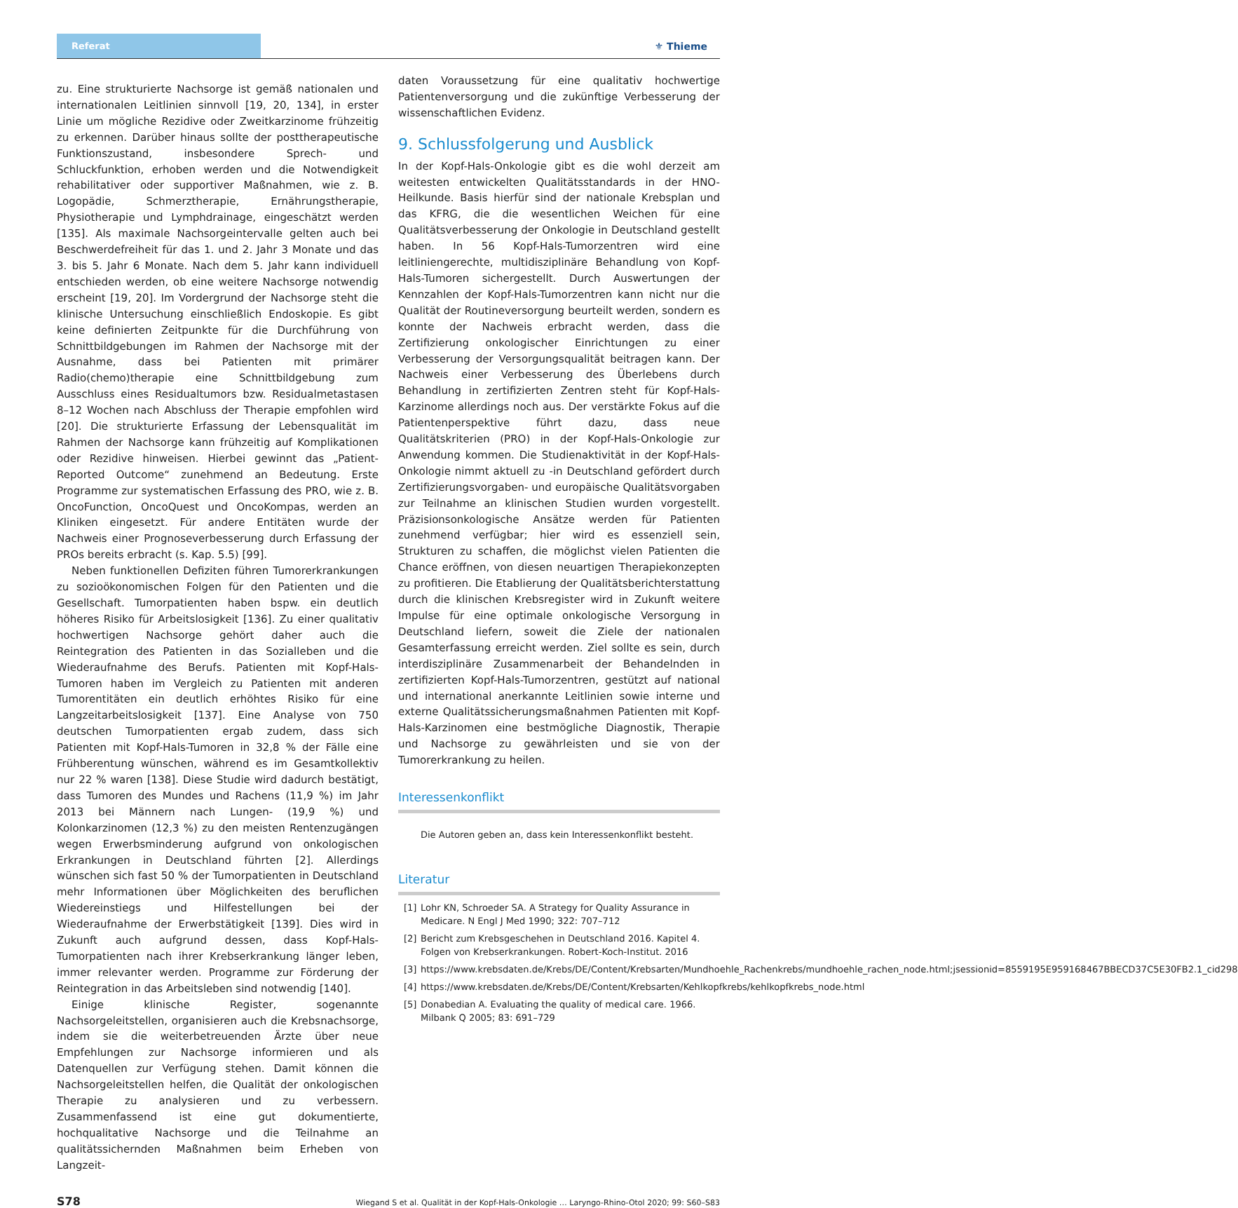Referat
⚜ Thieme
zu. Eine strukturierte Nachsorge ist gemäß nationalen und internationalen Leitlinien sinnvoll [19, 20, 134], in erster Linie um mögliche Rezidive oder Zweitkarzinome frühzeitig zu erkennen. Darüber hinaus sollte der posttherapeutische Funktionszustand, insbesondere Sprech- und Schluckfunktion, erhoben werden und die Notwendigkeit rehabilitativer oder supportiver Maßnahmen, wie z. B. Logopädie, Schmerztherapie, Ernährungstherapie, Physiotherapie und Lymphdrainage, eingeschätzt werden [135]. Als maximale Nachsorgeintervalle gelten auch bei Beschwerdefreiheit für das 1. und 2. Jahr 3 Monate und das 3. bis 5. Jahr 6 Monate. Nach dem 5. Jahr kann individuell entschieden werden, ob eine weitere Nachsorge notwendig erscheint [19, 20]. Im Vordergrund der Nachsorge steht die klinische Untersuchung einschließlich Endoskopie. Es gibt keine definierten Zeitpunkte für die Durchführung von Schnittbildgebungen im Rahmen der Nachsorge mit der Ausnahme, dass bei Patienten mit primärer Radio(chemo)therapie eine Schnittbildgebung zum Ausschluss eines Residualtumors bzw. Residualmetastasen 8–12 Wochen nach Abschluss der Therapie empfohlen wird [20]. Die strukturierte Erfassung der Lebensqualität im Rahmen der Nachsorge kann frühzeitig auf Komplikationen oder Rezidive hinweisen. Hierbei gewinnt das „Patient-Reported Outcome“ zunehmend an Bedeutung. Erste Programme zur systematischen Erfassung des PRO, wie z. B. OncoFunction, OncoQuest und OncoKompas, werden an Kliniken eingesetzt. Für andere Entitäten wurde der Nachweis einer Prognoseverbesserung durch Erfassung der PROs bereits erbracht (s. Kap. 5.5) [99].
Neben funktionellen Defiziten führen Tumorerkrankungen zu sozioökonomischen Folgen für den Patienten und die Gesellschaft. Tumorpatienten haben bspw. ein deutlich höheres Risiko für Arbeitslosigkeit [136]. Zu einer qualitativ hochwertigen Nachsorge gehört daher auch die Reintegration des Patienten in das Sozialleben und die Wiederaufnahme des Berufs. Patienten mit Kopf-Hals-Tumoren haben im Vergleich zu Patienten mit anderen Tumorentitäten ein deutlich erhöhtes Risiko für eine Langzeitarbeitslosigkeit [137]. Eine Analyse von 750 deutschen Tumorpatienten ergab zudem, dass sich Patienten mit Kopf-Hals-Tumoren in 32,8 % der Fälle eine Frühberentung wünschen, während es im Gesamtkollektiv nur 22 % waren [138]. Diese Studie wird dadurch bestätigt, dass Tumoren des Mundes und Rachens (11,9 %) im Jahr 2013 bei Männern nach Lungen- (19,9 %) und Kolonkarzinomen (12,3 %) zu den meisten Rentenzugängen wegen Erwerbsminderung aufgrund von onkologischen Erkrankungen in Deutschland führten [2]. Allerdings wünschen sich fast 50 % der Tumorpatienten in Deutschland mehr Informationen über Möglichkeiten des beruflichen Wiedereinstiegs und Hilfestellungen bei der Wiederaufnahme der Erwerbstätigkeit [139]. Dies wird in Zukunft auch aufgrund dessen, dass Kopf-Hals-Tumorpatienten nach ihrer Krebserkrankung länger leben, immer relevanter werden. Programme zur Förderung der Reintegration in das Arbeitsleben sind notwendig [140].
Einige klinische Register, sogenannte Nachsorgeleitstellen, organisieren auch die Krebsnachsorge, indem sie die weiterbetreuenden Ärzte über neue Empfehlungen zur Nachsorge informieren und als Datenquellen zur Verfügung stehen. Damit können die Nachsorgeleitstellen helfen, die Qualität der onkologischen Therapie zu analysieren und zu verbessern. Zusammenfassend ist eine gut dokumentierte, hochqualitative Nachsorge und die Teilnahme an qualitätssichernden Maßnahmen beim Erheben von Langzeit-
daten Voraussetzung für eine qualitativ hochwertige Patientenversorgung und die zukünftige Verbesserung der wissenschaftlichen Evidenz.
9. Schlussfolgerung und Ausblick
In der Kopf-Hals-Onkologie gibt es die wohl derzeit am weitesten entwickelten Qualitätsstandards in der HNO-Heilkunde. Basis hierfür sind der nationale Krebsplan und das KFRG, die die wesentlichen Weichen für eine Qualitätsverbesserung der Onkologie in Deutschland gestellt haben. In 56 Kopf-Hals-Tumorzentren wird eine leitliniengerechte, multidisziplinäre Behandlung von Kopf-Hals-Tumoren sichergestellt. Durch Auswertungen der Kennzahlen der Kopf-Hals-Tumorzentren kann nicht nur die Qualität der Routineversorgung beurteilt werden, sondern es konnte der Nachweis erbracht werden, dass die Zertifizierung onkologischer Einrichtungen zu einer Verbesserung der Versorgungsqualität beitragen kann. Der Nachweis einer Verbesserung des Überlebens durch Behandlung in zertifizierten Zentren steht für Kopf-Hals-Karzinome allerdings noch aus. Der verstärkte Fokus auf die Patientenperspektive führt dazu, dass neue Qualitätskriterien (PRO) in der Kopf-Hals-Onkologie zur Anwendung kommen. Die Studienaktivität in der Kopf-Hals-Onkologie nimmt aktuell zu -in Deutschland gefördert durch Zertifizierungsvorgaben- und europäische Qualitätsvorgaben zur Teilnahme an klinischen Studien wurden vorgestellt. Präzisionsonkologische Ansätze werden für Patienten zunehmend verfügbar; hier wird es essenziell sein, Strukturen zu schaffen, die möglichst vielen Patienten die Chance eröffnen, von diesen neuartigen Therapiekonzepten zu profitieren. Die Etablierung der Qualitätsberichterstattung durch die klinischen Krebsregister wird in Zukunft weitere Impulse für eine optimale onkologische Versorgung in Deutschland liefern, soweit die Ziele der nationalen Gesamterfassung erreicht werden. Ziel sollte es sein, durch interdisziplinäre Zusammenarbeit der Behandelnden in zertifizierten Kopf-Hals-Tumorzentren, gestützt auf national und international anerkannte Leitlinien sowie interne und externe Qualitätssicherungsmaßnahmen Patienten mit Kopf-Hals-Karzinomen eine bestmögliche Diagnostik, Therapie und Nachsorge zu gewährleisten und sie von der Tumorerkrankung zu heilen.
Interessenkonflikt
Die Autoren geben an, dass kein Interessenkonflikt besteht.
Literatur
[1] Lohr KN, Schroeder SA. A Strategy for Quality Assurance in Medicare. N Engl J Med 1990; 322: 707–712
[2] Bericht zum Krebsgeschehen in Deutschland 2016. Kapitel 4. Folgen von Krebserkrankungen. Robert-Koch-Institut. 2016
[3] https://www.krebsdaten.de/Krebs/DE/Content/Krebsarten/Mundhoehle_Rachenkrebs/mundhoehle_rachen_node.html;jsessionid=8559195E959168467BBECD37C5E30FB2.1_cid298
[4] https://www.krebsdaten.de/Krebs/DE/Content/Krebsarten/Kehlkopfkrebs/kehlkopfkrebs_node.html
[5] Donabedian A. Evaluating the quality of medical care. 1966. Milbank Q 2005; 83: 691–729
S78 Wiegand S et al. Qualität in der Kopf-Hals-Onkologie … Laryngo-Rhino-Otol 2020; 99: S60–S83